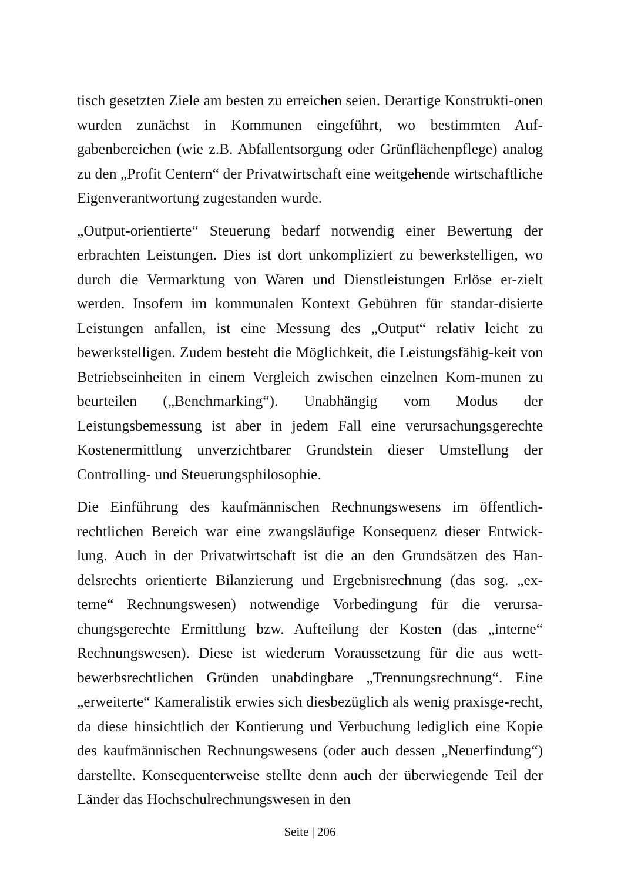tisch gesetzten Ziele am besten zu erreichen seien. Derartige Konstrukti-onen wurden zunächst in Kommunen eingeführt, wo bestimmten Auf-gabenbereichen (wie z.B. Abfallentsorgung oder Grünflächenpflege) analog zu den „Profit Centern“ der Privatwirtschaft eine weitgehende wirtschaftliche Eigenverantwortung zugestanden wurde.
„Output-orientierte“ Steuerung bedarf notwendig einer Bewertung der erbrachten Leistungen. Dies ist dort unkompliziert zu bewerkstelligen, wo durch die Vermarktung von Waren und Dienstleistungen Erlöse er-zielt werden. Insofern im kommunalen Kontext Gebühren für standar-disierte Leistungen anfallen, ist eine Messung des „Output“ relativ leicht zu bewerkstelligen. Zudem besteht die Möglichkeit, die Leistungsfähig-keit von Betriebseinheiten in einem Vergleich zwischen einzelnen Kom-munen zu beurteilen („Benchmarking“). Unabhängig vom Modus der Leistungsbemessung ist aber in jedem Fall eine verursachungsgerechte Kostenermittlung unverzichtbarer Grundstein dieser Umstellung der Controlling- und Steuerungsphilosophie.
Die Einführung des kaufmännischen Rechnungswesens im öffentlich-rechtlichen Bereich war eine zwangsläufige Konsequenz dieser Entwick-lung. Auch in der Privatwirtschaft ist die an den Grundsätzen des Han-delsrechts orientierte Bilanzierung und Ergebnisrechnung (das sog. „ex-terne“ Rechnungswesen) notwendige Vorbedingung für die verursa-chungsgerechte Ermittlung bzw. Aufteilung der Kosten (das „interne“ Rechnungswesen). Diese ist wiederum Voraussetzung für die aus wett-bewerbsrechtlichen Gründen unabdingbare „Trennungsrechnung“. Eine „erweiterte“ Kameralistik erwies sich diesbezüglich als wenig praxisge-recht, da diese hinsichtlich der Kontierung und Verbuchung lediglich eine Kopie des kaufmännischen Rechnungswesens (oder auch dessen „Neuerfindung“) darstellte. Konsequenterweise stellte denn auch der überwiegende Teil der Länder das Hochschulrechnungswesen in den
Seite | 206